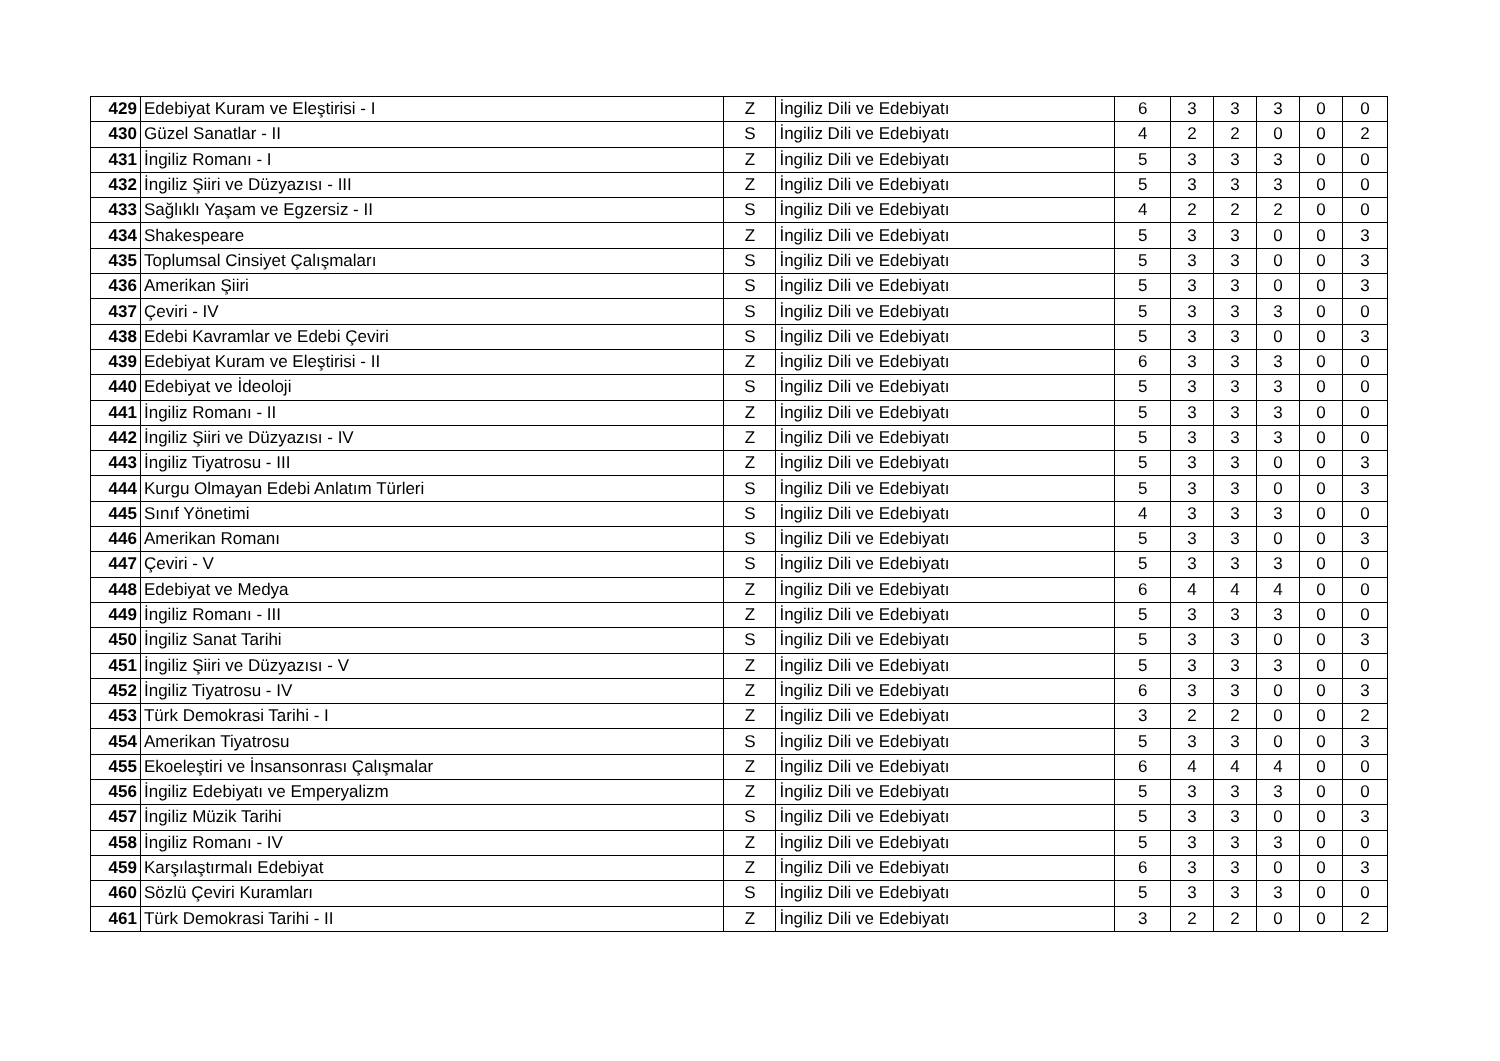| 429 | Edebiyat Kuram ve Eleştirisi - I | Z | İngiliz Dili ve Edebiyatı | 6 | 3 | 3 | 3 | 0 | 0 |
| 430 | Güzel Sanatlar - II | S | İngiliz Dili ve Edebiyatı | 4 | 2 | 2 | 0 | 0 | 2 |
| 431 | İngiliz Romanı - I | Z | İngiliz Dili ve Edebiyatı | 5 | 3 | 3 | 3 | 0 | 0 |
| 432 | İngiliz Şiiri ve Düzyazısı - III | Z | İngiliz Dili ve Edebiyatı | 5 | 3 | 3 | 3 | 0 | 0 |
| 433 | Sağlıklı Yaşam ve Egzersiz - II | S | İngiliz Dili ve Edebiyatı | 4 | 2 | 2 | 2 | 0 | 0 |
| 434 | Shakespeare | Z | İngiliz Dili ve Edebiyatı | 5 | 3 | 3 | 0 | 0 | 3 |
| 435 | Toplumsal Cinsiyet Çalışmaları | S | İngiliz Dili ve Edebiyatı | 5 | 3 | 3 | 0 | 0 | 3 |
| 436 | Amerikan Şiiri | S | İngiliz Dili ve Edebiyatı | 5 | 3 | 3 | 0 | 0 | 3 |
| 437 | Çeviri - IV | S | İngiliz Dili ve Edebiyatı | 5 | 3 | 3 | 3 | 0 | 0 |
| 438 | Edebi Kavramlar ve Edebi Çeviri | S | İngiliz Dili ve Edebiyatı | 5 | 3 | 3 | 0 | 0 | 3 |
| 439 | Edebiyat Kuram ve Eleştirisi - II | Z | İngiliz Dili ve Edebiyatı | 6 | 3 | 3 | 3 | 0 | 0 |
| 440 | Edebiyat ve İdeoloji | S | İngiliz Dili ve Edebiyatı | 5 | 3 | 3 | 3 | 0 | 0 |
| 441 | İngiliz Romanı - II | Z | İngiliz Dili ve Edebiyatı | 5 | 3 | 3 | 3 | 0 | 0 |
| 442 | İngiliz Şiiri ve Düzyazısı - IV | Z | İngiliz Dili ve Edebiyatı | 5 | 3 | 3 | 3 | 0 | 0 |
| 443 | İngiliz Tiyatrosu - III | Z | İngiliz Dili ve Edebiyatı | 5 | 3 | 3 | 0 | 0 | 3 |
| 444 | Kurgu Olmayan Edebi Anlatım Türleri | S | İngiliz Dili ve Edebiyatı | 5 | 3 | 3 | 0 | 0 | 3 |
| 445 | Sınıf Yönetimi | S | İngiliz Dili ve Edebiyatı | 4 | 3 | 3 | 3 | 0 | 0 |
| 446 | Amerikan Romanı | S | İngiliz Dili ve Edebiyatı | 5 | 3 | 3 | 0 | 0 | 3 |
| 447 | Çeviri - V | S | İngiliz Dili ve Edebiyatı | 5 | 3 | 3 | 3 | 0 | 0 |
| 448 | Edebiyat ve Medya | Z | İngiliz Dili ve Edebiyatı | 6 | 4 | 4 | 4 | 0 | 0 |
| 449 | İngiliz Romanı - III | Z | İngiliz Dili ve Edebiyatı | 5 | 3 | 3 | 3 | 0 | 0 |
| 450 | İngiliz Sanat Tarihi | S | İngiliz Dili ve Edebiyatı | 5 | 3 | 3 | 0 | 0 | 3 |
| 451 | İngiliz Şiiri ve Düzyazısı - V | Z | İngiliz Dili ve Edebiyatı | 5 | 3 | 3 | 3 | 0 | 0 |
| 452 | İngiliz Tiyatrosu - IV | Z | İngiliz Dili ve Edebiyatı | 6 | 3 | 3 | 0 | 0 | 3 |
| 453 | Türk Demokrasi Tarihi - I | Z | İngiliz Dili ve Edebiyatı | 3 | 2 | 2 | 0 | 0 | 2 |
| 454 | Amerikan Tiyatrosu | S | İngiliz Dili ve Edebiyatı | 5 | 3 | 3 | 0 | 0 | 3 |
| 455 | Ekoeleştiri ve İnsansonrası Çalışmalar | Z | İngiliz Dili ve Edebiyatı | 6 | 4 | 4 | 4 | 0 | 0 |
| 456 | İngiliz Edebiyatı ve Emperyalizm | Z | İngiliz Dili ve Edebiyatı | 5 | 3 | 3 | 3 | 0 | 0 |
| 457 | İngiliz Müzik Tarihi | S | İngiliz Dili ve Edebiyatı | 5 | 3 | 3 | 0 | 0 | 3 |
| 458 | İngiliz Romanı - IV | Z | İngiliz Dili ve Edebiyatı | 5 | 3 | 3 | 3 | 0 | 0 |
| 459 | Karşılaştırmalı Edebiyat | Z | İngiliz Dili ve Edebiyatı | 6 | 3 | 3 | 0 | 0 | 3 |
| 460 | Sözlü Çeviri Kuramları | S | İngiliz Dili ve Edebiyatı | 5 | 3 | 3 | 3 | 0 | 0 |
| 461 | Türk Demokrasi Tarihi - II | Z | İngiliz Dili ve Edebiyatı | 3 | 2 | 2 | 0 | 0 | 2 |